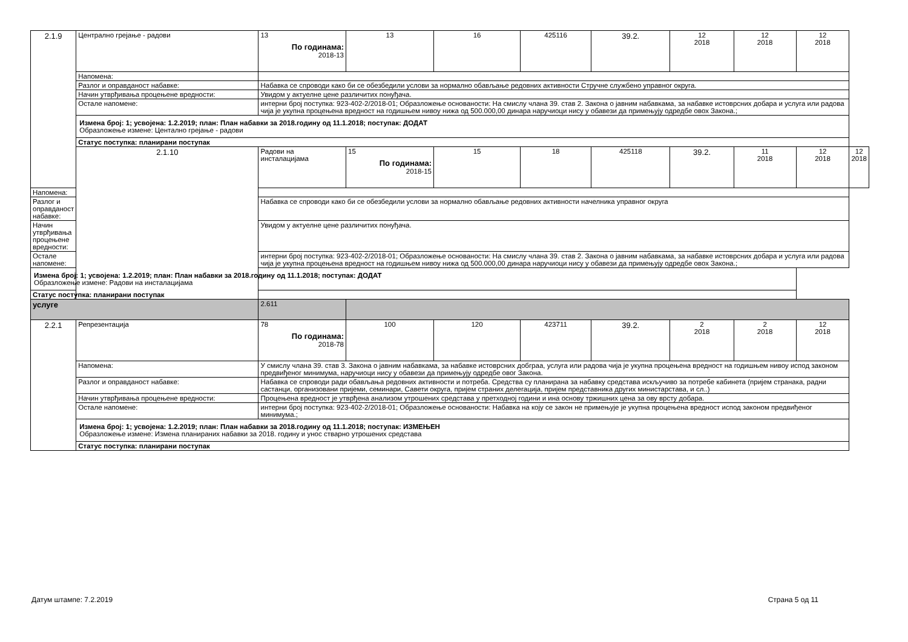| 2.1.9 | Централно грејање - радови | 13 По годинама: 2018-13 | 13 | 16 | 425116 | 39.2. | 12 2018 | 12 2018 | 12 2018 | |
| | Напомена: | | | | | | | | | |
| | Разлог и оправданост набавке: | Набавка се спроводи како би се обезбедили услови за нормално обављање редовних активности Стручне службено управног округа. | | | | | | | | |
| | Начин утврђивања процењене вредности: | Увидом у актуелне цене различитих понуђача. | | | | | | | | |
| | Остале напомене: | интерни број поступка: 923-402-2/2018-01; Образложење основаности: На смислу члана 39. став 2. Закона о јавним набавкама, за набавке истоврсних добара и услуга или радова чија је укупна процењена вредност на годишњем нивоу нижа од 500.000,00 динара наручиоци нису у обавези да примењују одредбе овох Закона.; | | | | | | | | |
| | Измена број: 1; усвојена: 1.2.2019; план: План набавки за 2018.годину од 11.1.2018; поступак: ДОДАТ Образложење измене: Центално грејање - радови | | | | | | | | | |
| | Статус поступка: планирани поступак | | | | | | | | | |
| | 2.1.10 | Радови на инсталацијама | 15 По годинама: 2018-15 | 15 | 18 | 425118 | 39.2. | 11 2018 | 12 2018 | 12 2018 |
| Напомена: | | | | | | | | | | |
| Разлог и оправданост набавке: | | Набавка се спроводи како би се обезбедили услови за нормално обављање редовних активности начелника управног округа | | | | | | | | |
| Начин утврђивања процењене вредности: | | Увидом у актуелне цене различитих понуђача. | | | | | | | | |
| Остале напомене: | | интерни број поступка: 923-402-2/2018-01; Образложење основаности: На смислу члана 39. став 2. Закона о јавним набавкама, за набавке истоврсних добара и услуга или радова чија је укупна процењена вредност на годишњем нивоу нижа од 500.000,00 динара наручиоци нису у обавези да примењују одредбе овох Закона.; | | | | | | | | |
| Измена број: 1; усвојена: 1.2.2019; план: План набавки за 2018.годину од 11.1.2018; поступак: ДОДАТ Образложење измене: Радови на инсталацијама | | | | | | | | | | |
| Статус поступка: планирани поступак | | | | | | | | | | |
| услуге | | 2.611 | | | | | | | | |
| 2.2.1 | Репрезентација | 78 По годинама: 2018-78 | 100 | 120 | 423711 | 39.2. | 2 2018 | 2 2018 | 12 2018 | |
| | Напомена: | У смислу члана 39. став 3. Закона о јавним набавкама, за набавке истоврсних добграа, услуга или радова чија је укупна процењена вредност на годишњем нивоу испод законом предвиђеног минимума, наручиоци нису у обавези да примењују одредбе овог Закона. | | | | | | | | |
| | Разлог и оправданост набавке: | Набавка се спроводи ради обављања редовних активности и потреба. Средства су планирана за набавку средстава искључиво за потребе кабинета (пријем странака, радни састанци, организовани пријеми, семинари, Савети округа, пријем страних делегација, пријем представника других министарстава, и сл..) | | | | | | | | |
| | Начин утврђивања процењене вредности: | Процењена вредност је утврђена анализом утрошених средстава у претходној години и ина основу тржишних цена за ову врсту добара. | | | | | | | | |
| | Остале напомене: | интерни број поступка: 923-402-2/2018-01; Образложење основаности: Набавка на коју се закон не примењује је укупна процењена вредност испод законом предвиђеног минимума.; | | | | | | | | |
| | Измена број: 1; усвојена: 1.2.2019; план: План набавки за 2018.годину од 11.1.2018; поступак: ИЗМЕЊЕН Образложење измене: Измена планираних набавки за 2018. годину и унос стварно утрошених средстава | | | | | | | | | |
| | Статус поступка: планирани поступак | | | | | | | | | |
Датум штампе: 7.2.2019 Страна 5 од 11